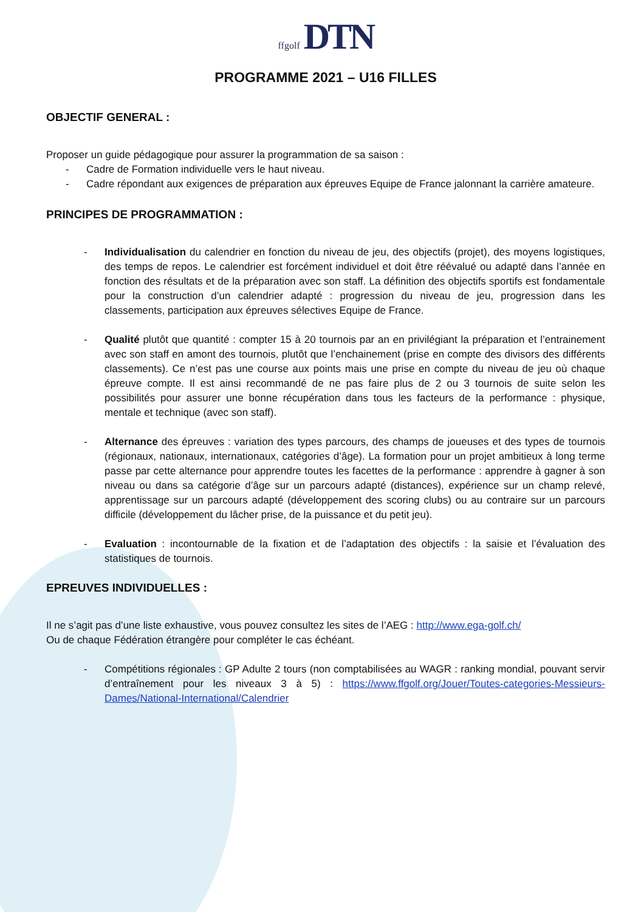ffgolf DTN
PROGRAMME 2021 – U16 FILLES
OBJECTIF GENERAL :
Proposer un guide pédagogique pour assurer la programmation de sa saison :
- Cadre de Formation individuelle vers le haut niveau.
- Cadre répondant aux exigences de préparation aux épreuves Equipe de France jalonnant la carrière amateure.
PRINCIPES DE PROGRAMMATION :
- Individualisation du calendrier en fonction du niveau de jeu, des objectifs (projet), des moyens logistiques, des temps de repos. Le calendrier est forcément individuel et doit être réévalué ou adapté dans l’année en fonction des résultats et de la préparation avec son staff. La définition des objectifs sportifs est fondamentale pour la construction d’un calendrier adapté : progression du niveau de jeu, progression dans les classements, participation aux épreuves sélectives Equipe de France.
- Qualité plutôt que quantité : compter 15 à 20 tournois par an en privilégiant la préparation et l’entrainement avec son staff en amont des tournois, plutôt que l’enchainement (prise en compte des divisors des différents classements). Ce n’est pas une course aux points mais une prise en compte du niveau de jeu où chaque épreuve compte. Il est ainsi recommandé de ne pas faire plus de 2 ou 3 tournois de suite selon les possibilités pour assurer une bonne récupération dans tous les facteurs de la performance : physique, mentale et technique (avec son staff).
- Alternance des épreuves : variation des types parcours, des champs de joueuses et des types de tournois (régionaux, nationaux, internationaux, catégories d’âge). La formation pour un projet ambitieux à long terme passe par cette alternance pour apprendre toutes les facettes de la performance : apprendre à gagner à son niveau ou dans sa catégorie d’âge sur un parcours adapté (distances), expérience sur un champ relevé, apprentissage sur un parcours adapté (développement des scoring clubs) ou au contraire sur un parcours difficile (développement du lâcher prise, de la puissance et du petit jeu).
- Evaluation : incontournable de la fixation et de l’adaptation des objectifs : la saisie et l’évaluation des statistiques de tournois.
EPREUVES INDIVIDUELLES :
Il ne s’agit pas d’une liste exhaustive, vous pouvez consultez les sites de l’AEG : http://www.ega-golf.ch/
Ou de chaque Fédération étrangère pour compléter le cas échéant.
- Compétitions régionales : GP Adulte 2 tours (non comptabilisées au WAGR : ranking mondial, pouvant servir d’entraînement pour les niveaux 3 à 5) : https://www.ffgolf.org/Jouer/Toutes-categories-Messieurs-Dames/National-International/Calendrier